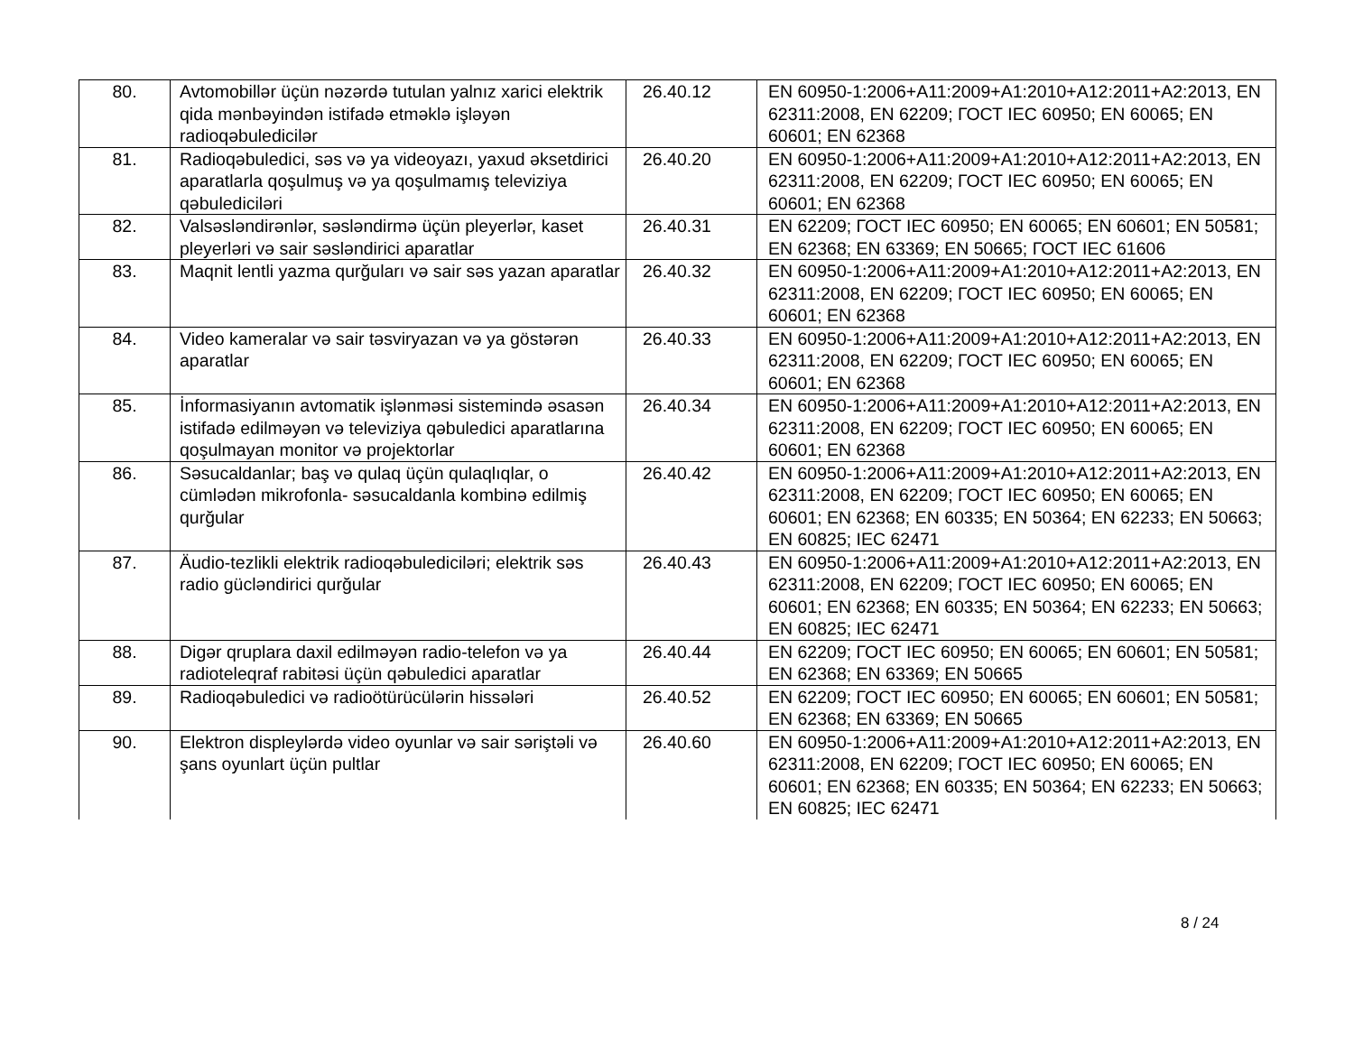| 80. | Avtomobillər üçün nəzərdə tutulan yalnız xarici elektrik qida mənbəyindən istifadə etməklə işləyən radioqəbuledicilər | 26.40.12 | EN 60950-1:2006+A11:2009+A1:2010+A12:2011+A2:2013, EN 62311:2008, EN 62209; ГОСТ IEC 60950; EN 60065; EN 60601; EN 62368 |
| 81. | Radioqəbuledici, səs və ya videoyazı, yaxud əksetdirici aparatlarla qoşulmuş və ya qoşulmamış televiziya qəbulediciləri | 26.40.20 | EN 60950-1:2006+A11:2009+A1:2010+A12:2011+A2:2013, EN 62311:2008, EN 62209; ГОСТ IEC 60950; EN 60065; EN 60601; EN 62368 |
| 82. | Valsəsləndirənlər, səsləndirmə üçün pleyerlər, kaset pleyerləri və sair səsləndirici aparatlar | 26.40.31 | EN 62209; ГОСТ IEC 60950; EN 60065; EN 60601; EN 50581; EN 62368; EN 63369; EN 50665; ГОСТ IEC 61606 |
| 83. | Maqnit lentli yazma qurğuları və sair səs yazan aparatlar | 26.40.32 | EN 60950-1:2006+A11:2009+A1:2010+A12:2011+A2:2013, EN 62311:2008, EN 62209; ГОСТ IEC 60950; EN 60065; EN 60601; EN 62368 |
| 84. | Video kameralar və sair təsviryazan və ya göstərən aparatlar | 26.40.33 | EN 60950-1:2006+A11:2009+A1:2010+A12:2011+A2:2013, EN 62311:2008, EN 62209; ГОСТ IEC 60950; EN 60065; EN 60601; EN 62368 |
| 85. | İnformasiyanın avtomatik işlənməsi sistemində əsasən istifadə edilməyən və televiziya qəbuledici aparatlarına qoşulmayan monitor və projektorlar | 26.40.34 | EN 60950-1:2006+A11:2009+A1:2010+A12:2011+A2:2013, EN 62311:2008, EN 62209; ГОСТ IEC 60950; EN 60065; EN 60601; EN 62368 |
| 86. | Səsucaldanlar; baş və qulaq üçün qulaqlıqlar, o cümlədən mikrofonla- səsucaldanla kombinə edilmiş qurğular | 26.40.42 | EN 60950-1:2006+A11:2009+A1:2010+A12:2011+A2:2013, EN 62311:2008, EN 62209; ГОСТ IEC 60950; EN 60065; EN 60601; EN 62368; EN 60335; EN 50364; EN 62233; EN 50663; EN 60825; IEC 62471 |
| 87. | Äudio-tezlikli elektrik radioqəbulediciləri; elektrik səs radio gücləndirici qurğular | 26.40.43 | EN 60950-1:2006+A11:2009+A1:2010+A12:2011+A2:2013, EN 62311:2008, EN 62209; ГОСТ IEC 60950; EN 60065; EN 60601; EN 62368; EN 60335; EN 50364; EN 62233; EN 50663; EN 60825; IEC 62471 |
| 88. | Digər qruplara daxil edilməyən radio-telefon və ya radioteleqraf rabitəsi üçün qəbuledici aparatlar | 26.40.44 | EN 62209; ГОСТ IEC 60950; EN 60065; EN 60601; EN 50581; EN 62368; EN 63369; EN 50665 |
| 89. | Radioqəbuledici və radioötürücülərin hissələri | 26.40.52 | EN 62209; ГОСТ IEC 60950; EN 60065; EN 60601; EN 50581; EN 62368; EN 63369; EN 50665 |
| 90. | Elektron displeylərdə video oyunlar və sair səriştəli və şans oyunlart üçün pultlar | 26.40.60 | EN 60950-1:2006+A11:2009+A1:2010+A12:2011+A2:2013, EN 62311:2008, EN 62209; ГОСТ IEC 60950; EN 60065; EN 60601; EN 62368; EN 60335; EN 50364; EN 62233; EN 50663; EN 60825; IEC 62471 |
8 / 24